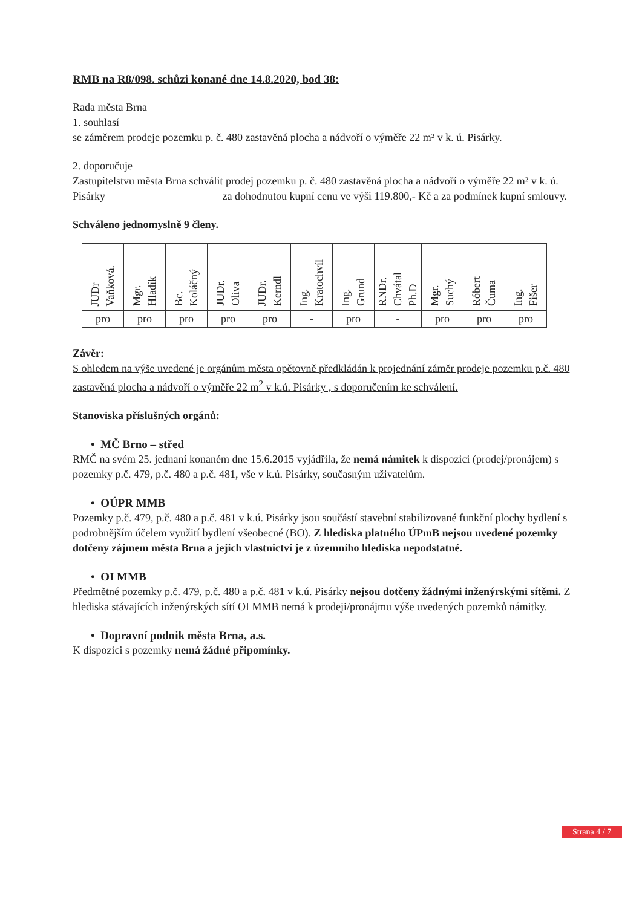RMB na R8/098. schůzi konané dne 14.8.2020, bod 38:
Rada města Brna
1. souhlasí
se záměrem prodeje pozemku p. č. 480 zastavěná plocha a nádvoří o výměře 22 m² v k. ú. Pisárky.
2. doporučuje
Zastupitelstvu města Brna schválit prodej pozemku p. č. 480 zastavěná plocha a nádvoří o výměře 22 m² v k. ú. Pisárky za dohodnutou kupní cenu ve výši 119.800,- Kč a za podmínek kupní smlouvy.
Schváleno jednomyslně 9 členy.
| JUDr Vaňková. | Mgr. Hladík | Bc. Koláčný | JUDr. Oliva | JUDr. Kerndl | Ing. Kratochvíl | Ing. Grund | RNDr. Chvátal Ph.D | Mgr. Suchý | Róbert Čuma | Ing. Fišer |
| pro | pro | pro | pro | pro | - | pro | - | pro | pro | pro |
Závěr:
S ohledem na výše uvedené je orgánům města opětovně předkládán k projednání záměr prodeje pozemku p.č. 480 zastavěná plocha a nádvoří o výměře 22 m<sup>2</sup> v k.ú. Pisárky , s doporučením ke schválení.
Stanoviska příslušných orgánů:
• MČ Brno – střed
RMČ na svém 25. jednaní konaném dne 15.6.2015 vyjádřila, že nemá námitek k dispozici (prodej/pronájem) s pozemky p.č. 479, p.č. 480 a p.č. 481, vše v k.ú. Pisárky, současným uživatelům.
• OÚPR MMB
Pozemky p.č. 479, p.č. 480 a p.č. 481 v k.ú. Pisárky jsou součástí stavební stabilizované funkční plochy bydlení s podrobnějším účelem využití bydlení všeobecné (BO). Z hlediska platného ÚPmB nejsou uvedené pozemky dotčeny zájmem města Brna a jejich vlastnictví je z územního hlediska nepodstatné.
• OI MMB
Předmětné pozemky p.č. 479, p.č. 480 a p.č. 481 v k.ú. Pisárky nejsou dotčeny žádnými inženýrskými sítěmi. Z hlediska stávajících inženýrských sítí OI MMB nemá k prodeji/pronájmu výše uvedených pozemků námitky.
• Dopravní podnik města Brna, a.s.
K dispozici s pozemky nemá žádné připomínky.
Strana 4 / 7